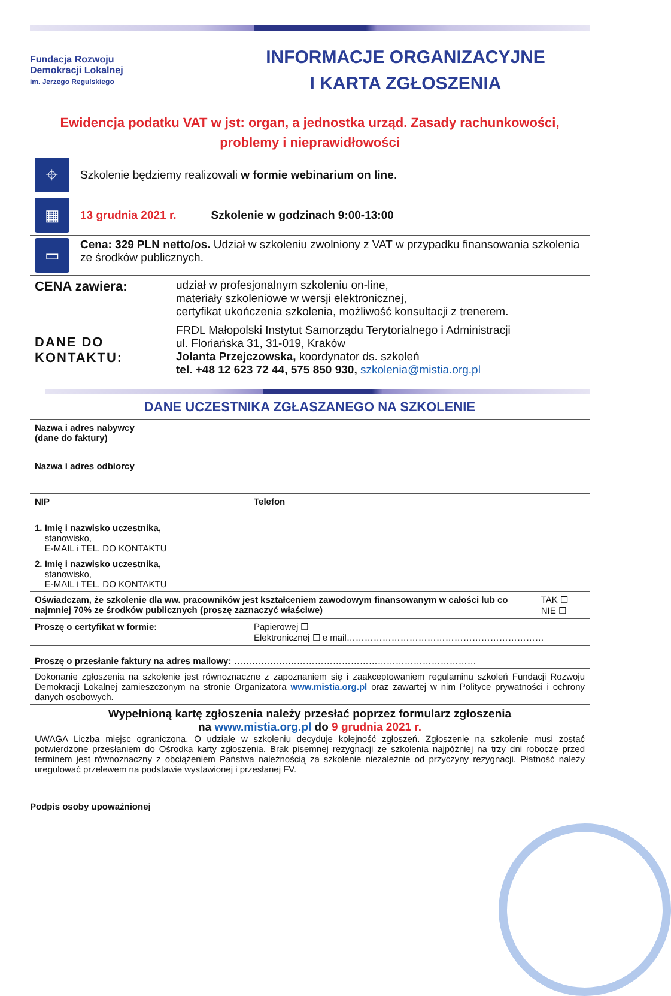Fundacja Rozwoju
Demokracji Lokalnej
im. Jerzego Regulskiego
INFORMACJE ORGANIZACYJNE
I KARTA ZGŁOSZENIA
Ewidencja podatku VAT w jst: organ, a jednostka urząd. Zasady rachunkowości, problemy i nieprawidłowości
| ⌖ | Szkolenie będziemy realizowali w formie webinarium on line . |
| ▦ | 13 grudnia 2021 r. Szkolenie w godzinach 9:00-13:00 |
| ▭ | Cena: 329 PLN netto/os. Udział w szkoleniu zwolniony z VAT w przypadku finansowania szkolenia ze środków publicznych. |
| CENA zawiera: | udział w profesjonalnym szkoleniu on-line, materiały szkoleniowe w wersji elektronicznej, certyfikat ukończenia szkolenia, możliwość konsultacji z trenerem. |
| DANE DO KONTAKTU: | FRDL Małopolski Instytut Samorządu Terytorialnego i Administracji ul. Floriańska 31, 31-019, Kraków Jolanta Przejczowska, koordynator ds. szkoleń tel. +48 12 623 72 44, 575 850 930, szkolenia@mistia.org.pl |
DANE UCZESTNIKA ZGŁASZANEGO NA SZKOLENIE
| Nazwa i adres nabywcy (dane do faktury) | | |
| Nazwa i adres odbiorcy | | |
| NIP | Telefon | |
| 1. Imię i nazwisko uczestnika, stanowisko, E-MAIL i TEL. DO KONTAKTU | | |
| 2. Imię i nazwisko uczestnika, stanowisko, E-MAIL i TEL. DO KONTAKTU | | |
| Oświadczam, że szkolenie dla ww. pracowników jest kształceniem zawodowym finansowanym w całości lub co najmniej 70% ze środków publicznych (proszę zaznaczyć właściwe) | | TAK ☐ NIE ☐ |
| Proszę o certyfikat w formie: | Papierowej ☐ Elektronicznej ☐ e mail………………………………………………………… | |
| Proszę o przesłanie faktury na adres mailowy: ……………………………………………………………………… | | |
| Dokonanie zgłoszenia na szkolenie jest równoznaczne z zapoznaniem się i zaakceptowaniem regulaminu szkoleń Fundacji Rozwoju Demokracji Lokalnej zamieszczonym na stronie Organizatora www.mistia.org.pl oraz zawartej w nim Polityce prywatności i ochrony danych osobowych. | | |
| Wypełnioną kartę zgłoszenia należy przesłać poprzez formularz zgłoszenia na www.mistia.org.pl do 9 grudnia 2021 r. UWAGA Liczba miejsc ograniczona. O udziale w szkoleniu decyduje kolejność zgłoszeń. Zgłoszenie na szkolenie musi zostać potwierdzone przesłaniem do Ośrodka karty zgłoszenia. Brak pisemnej rezygnacji ze szkolenia najpóźniej na trzy dni robocze przed terminem jest równoznaczny z obciążeniem Państwa należnością za szkolenie niezależnie od przyczyny rezygnacji. Płatność należy uregulować przelewem na podstawie wystawionej i przesłanej FV. | | |
Podpis osoby upoważnionej ________________________________________